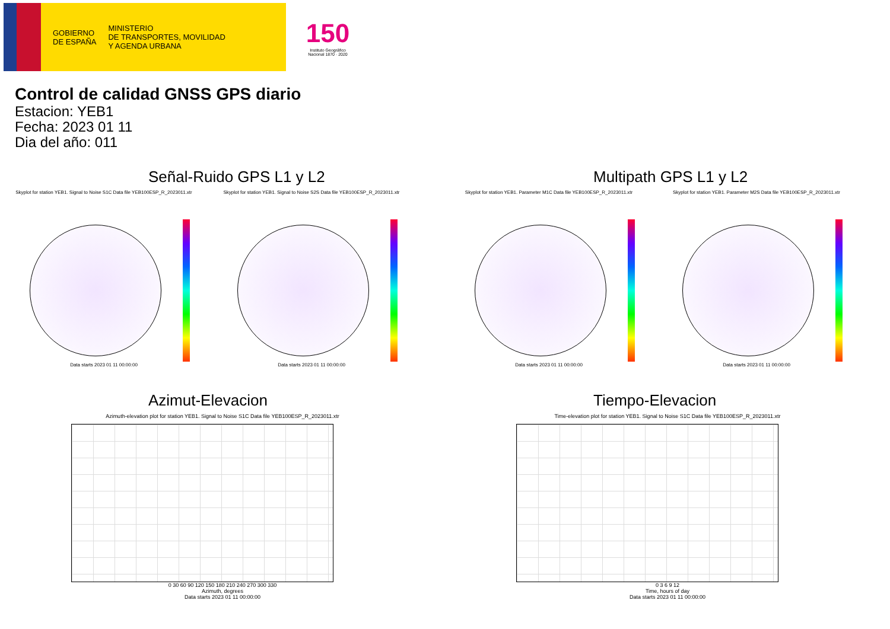GOBIERNO
DE ESPAÑA
MINISTERIO
DE TRANSPORTES, MOVILIDAD
Y AGENDA URBANA
150
Instituto Geográfico
Nacional 1870 · 2020
Control de calidad GNSS GPS diario
Estacion: YEB1
Fecha: 2023 01 11
Dia del año: 011
Señal-Ruido GPS L1 y L2
Skyplot for station YEB1. Signal to Noise S1C Data file YEB100ESP_R_2023011.xtr
Data starts 2023 01 11 00:00:00
Skyplot for station YEB1. Signal to Noise S2S Data file YEB100ESP_R_2023011.xtr
Data starts 2023 01 11 00:00:00
Multipath GPS L1 y L2
Skyplot for station YEB1. Parameter M1C Data file YEB100ESP_R_2023011.xtr
Data starts 2023 01 11 00:00:00
Skyplot for station YEB1. Parameter M2S Data file YEB100ESP_R_2023011.xtr
Data starts 2023 01 11 00:00:00
Azimut-Elevacion
Azimuth-elevation plot for station YEB1. Signal to Noise S1C Data file YEB100ESP_R_2023011.xtr
0 30 60 90 120 150 180 210 240 270 300 330
Azimuth, degrees
Data starts 2023 01 11 00:00:00
Tiempo-Elevacion
Time-elevation plot for station YEB1. Signal to Noise S1C Data file YEB100ESP_R_2023011.xtr
0 3 6 9 12
Time, hours of day
Data starts 2023 01 11 00:00:00